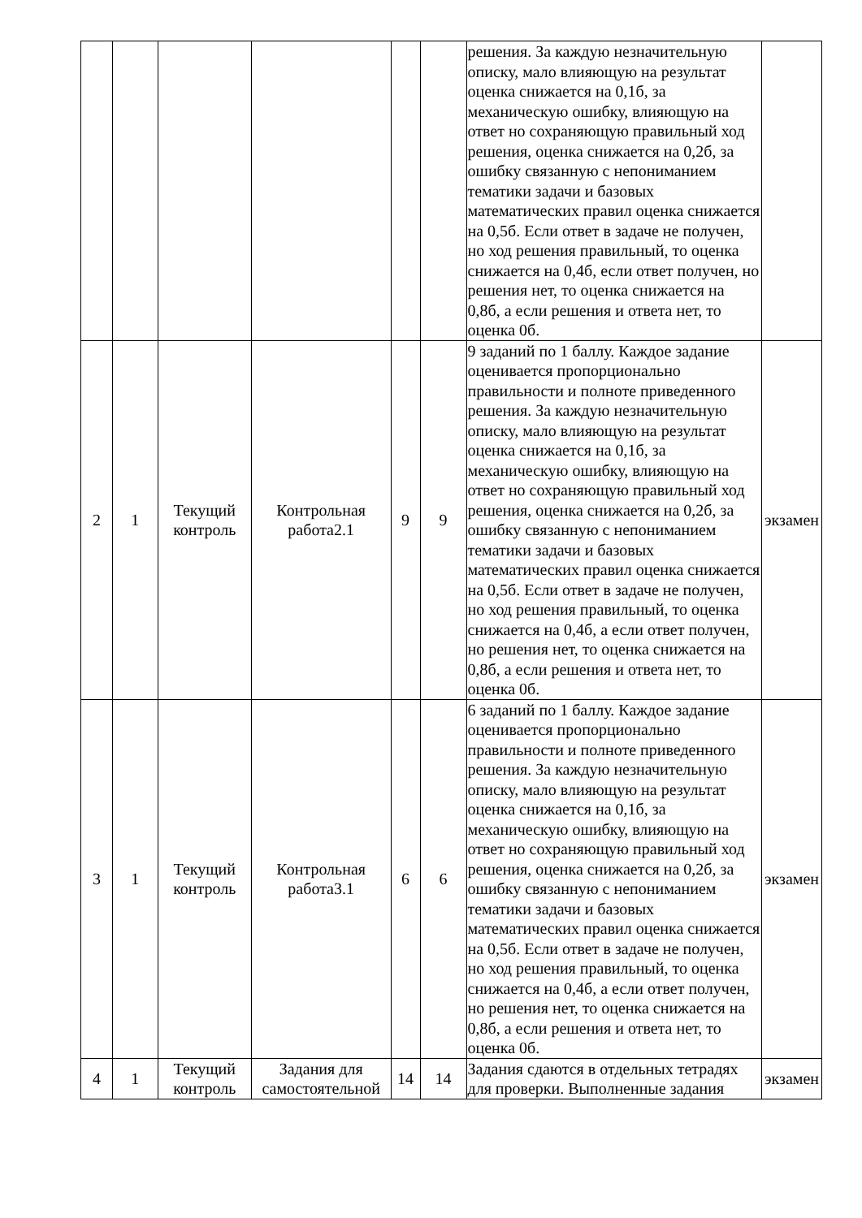| | | | | | | решения. За каждую незначительную описку, мало влияющую на результат оценка снижается на 0,1б, за механическую ошибку, влияющую на ответ но сохраняющую правильный ход решения, оценка снижается на 0,2б, за ошибку связанную с непониманием тематики задачи и базовых математических правил оценка снижается на 0,5б. Если ответ в задаче не получен, но ход решения правильный, то оценка снижается на 0,4б, если ответ получен, но решения нет, то оценка снижается на 0,8б, а если решения и ответа нет, то оценка 0б. | |
| 2 | 1 | Текущий контроль | Контрольная работа2.1 | 9 | 9 | 9 заданий по 1 баллу. Каждое задание оценивается пропорционально правильности и полноте приведенного решения. За каждую незначительную описку, мало влияющую на результат оценка снижается на 0,1б, за механическую ошибку, влияющую на ответ но сохраняющую правильный ход решения, оценка снижается на 0,2б, за ошибку связанную с непониманием тематики задачи и базовых математических правил оценка снижается на 0,5б. Если ответ в задаче не получен, но ход решения правильный, то оценка снижается на 0,4б, а если ответ получен, но решения нет, то оценка снижается на 0,8б, а если решения и ответа нет, то оценка 0б. | экзамен |
| 3 | 1 | Текущий контроль | Контрольная работа3.1 | 6 | 6 | 6 заданий по 1 баллу. Каждое задание оценивается пропорционально правильности и полноте приведенного решения. За каждую незначительную описку, мало влияющую на результат оценка снижается на 0,1б, за механическую ошибку, влияющую на ответ но сохраняющую правильный ход решения, оценка снижается на 0,2б, за ошибку связанную с непониманием тематики задачи и базовых математических правил оценка снижается на 0,5б. Если ответ в задаче не получен, но ход решения правильный, то оценка снижается на 0,4б, а если ответ получен, но решения нет, то оценка снижается на 0,8б, а если решения и ответа нет, то оценка 0б. | экзамен |
| 4 | 1 | Текущий контроль | Задания для самостоятельной | 14 | 14 | Задания сдаются в отдельных тетрадях для проверки. Выполненные задания | экзамен |